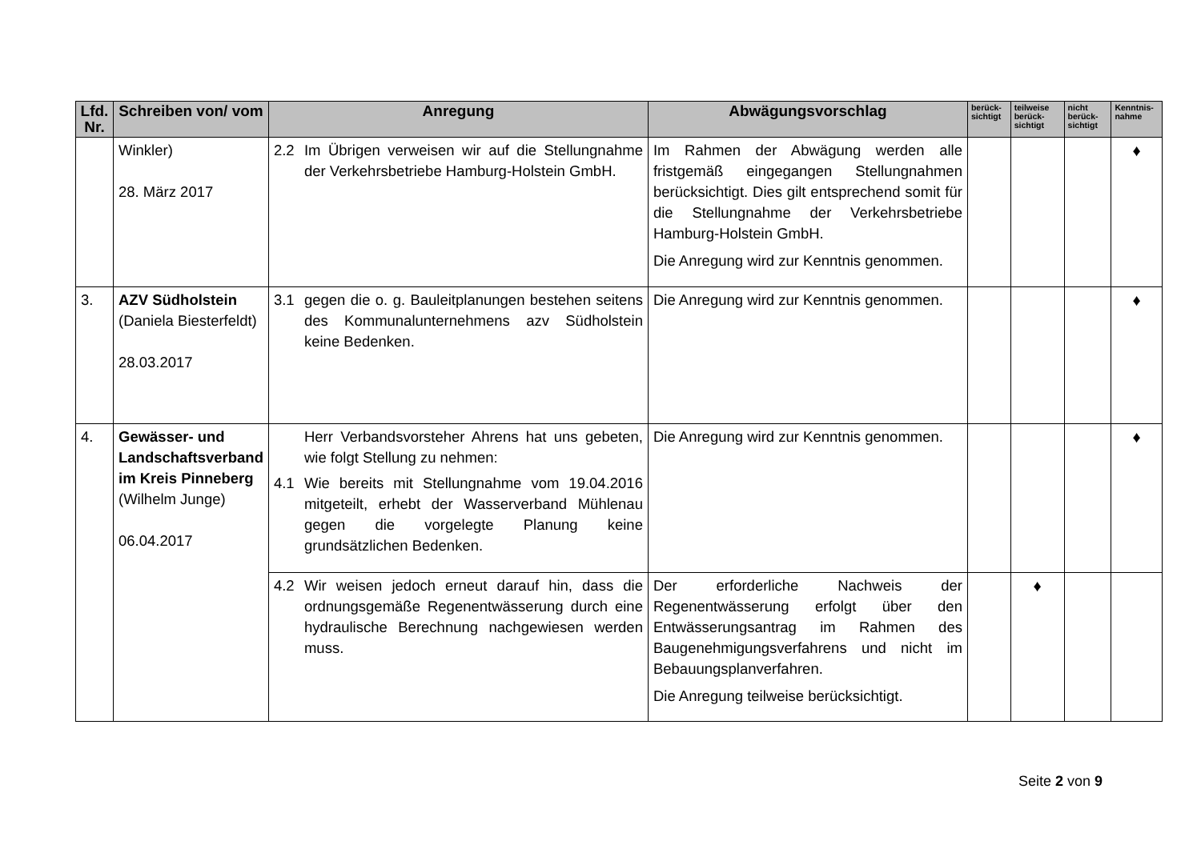| Lfd. Nr. | Schreiben von/ vom | Anregung | Abwägungsvorschlag | berück-sichtigt | teilweise berück-sichtigt | nicht berück-sichtigt | Kenntnis-nahme |
| --- | --- | --- | --- | --- | --- | --- | --- |
| | Winkler) 28. März 2017 | 2.2 Im Übrigen verweisen wir auf die Stellungnahme der Verkehrsbetriebe Hamburg-Holstein GmbH. | Im Rahmen der Abwägung werden alle fristgemäß eingegangen Stellungnahmen berücksichtigt. Dies gilt entsprechend somit für die Stellungnahme der Verkehrsbetriebe Hamburg-Holstein GmbH. Die Anregung wird zur Kenntnis genommen. | | | | ♦ |
| 3. | AZV Südholstein (Daniela Biesterfeldt) 28.03.2017 | 3.1 gegen die o. g. Bauleitplanungen bestehen seitens des Kommunalunternehmens azv Südholstein keine Bedenken. | Die Anregung wird zur Kenntnis genommen. | | | | ♦ |
| 4. | Gewässer- und Landschaftsverband im Kreis Pinneberg (Wilhelm Junge) 06.04.2017 | Herr Verbandsvorsteher Ahrens hat uns gebeten, wie folgt Stellung zu nehmen: 4.1 Wie bereits mit Stellungnahme vom 19.04.2016 mitgeteilt, erhebt der Wasserverband Mühlenau gegen die vorgelegte Planung keine grundsätzlichen Bedenken. | Die Anregung wird zur Kenntnis genommen. | | | | ♦ |
| | | 4.2 Wir weisen jedoch erneut darauf hin, dass die ordnungsgemäße Regenentwässerung durch eine hydraulische Berechnung nachgewiesen werden muss. | Der erforderliche Nachweis der Regenentwässerung erfolgt über den Entwässerungsantrag im Rahmen des Baugenehmigungsverfahrens und nicht im Bebauungsplanverfahren. Die Anregung teilweise berücksichtigt. | | ♦ | | |
Seite 2 von 9